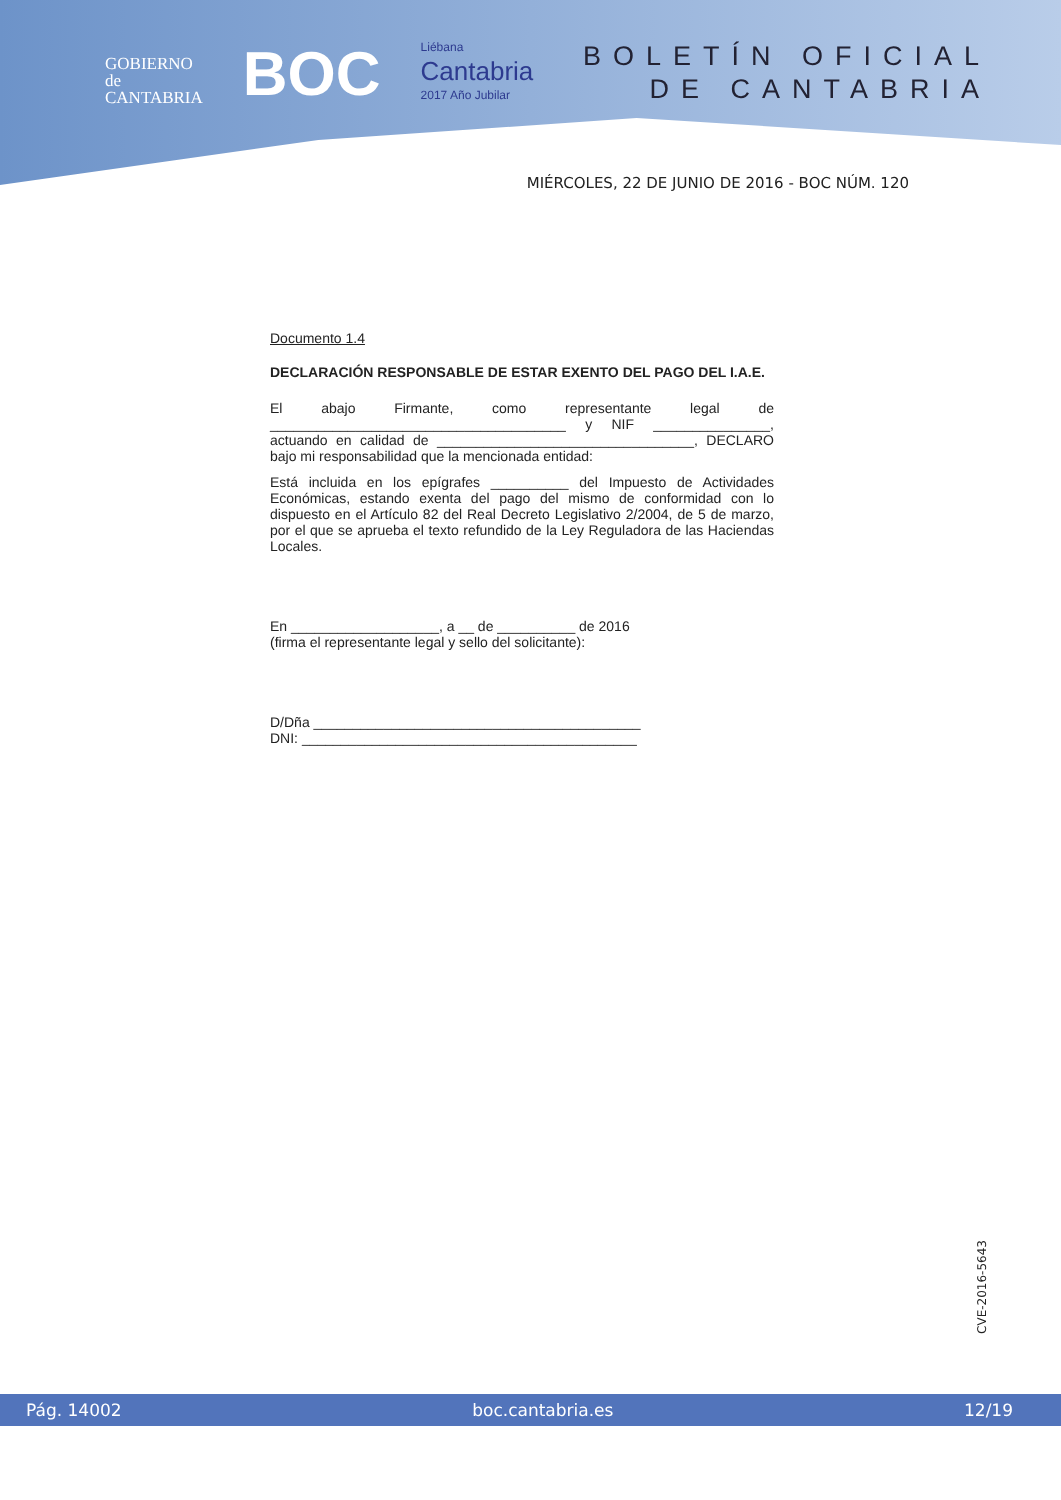GOBIERNO
de
CANTABRIA
BOC
Liébana
Cantabria
2017 Año Jubilar
BOLETÍN OFICIAL
DE CANTABRIA
MIÉRCOLES, 22 DE JUNIO DE 2016 - BOC NÚM. 120
Documento 1.4
DECLARACIÓN RESPONSABLE DE ESTAR EXENTO DEL PAGO DEL I.A.E.
El abajo Firmante, como representante legal de ______________________________________ y NIF _______________, actuando en calidad de _________________________________, DECLARO bajo mi responsabilidad que la mencionada entidad:
Está incluida en los epígrafes __________ del Impuesto de Actividades Económicas, estando exenta del pago del mismo de conformidad con lo dispuesto en el Artículo 82 del Real Decreto Legislativo 2/2004, de 5 de marzo, por el que se aprueba el texto refundido de la Ley Reguladora de las Haciendas Locales.
En ___________________, a __ de __________ de 2016
(firma el representante legal y sello del solicitante):
D/Dña __________________________________________
DNI: ___________________________________________
CVE-2016-5643
Pág. 14002 boc.cantabria.es 12/19